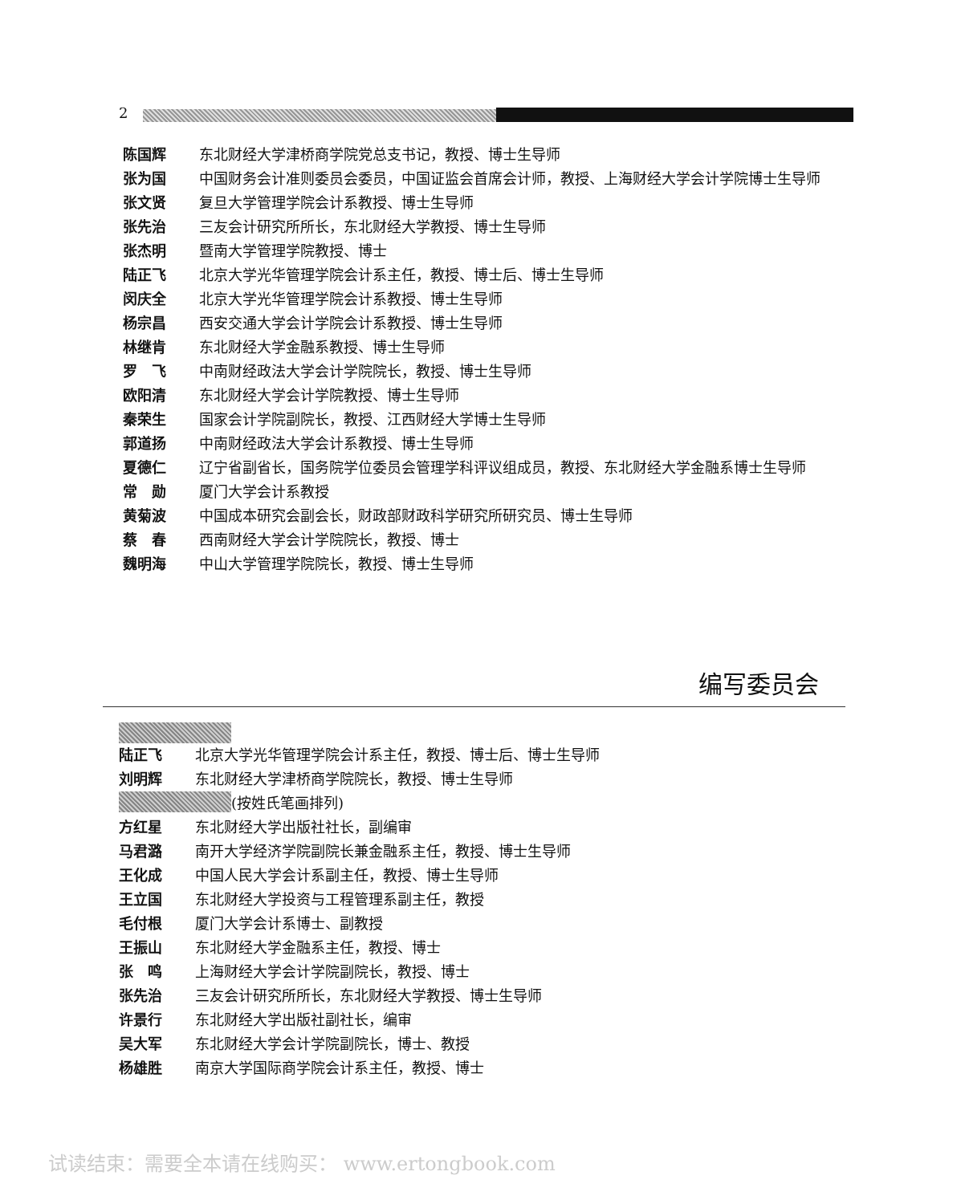2
陈国辉 东北财经大学津桥商学院党总支书记，教授、博士生导师
张为国 中国财务会计准则委员会委员，中国证监会首席会计师，教授、上海财经大学会计学院博士生导师
张文贤 复旦大学管理学院会计系教授、博士生导师
张先治 三友会计研究所所长，东北财经大学教授、博士生导师
张杰明 暨南大学管理学院教授、博士
陆正飞 北京大学光华管理学院会计系主任，教授、博士后、博士生导师
闵庆全 北京大学光华管理学院会计系教授、博士生导师
杨宗昌 西安交通大学会计学院会计系教授、博士生导师
林继肯 东北财经大学金融系教授、博士生导师
罗　飞 中南财经政法大学会计学院院长，教授、博士生导师
欧阳清 东北财经大学会计学院教授、博士生导师
秦荣生 国家会计学院副院长，教授、江西财经大学博士生导师
郭道扬 中南财经政法大学会计系教授、博士生导师
夏德仁 辽宁省副省长，国务院学位委员会管理学科评议组成员，教授、东北财经大学金融系博士生导师
常　勋 厦门大学会计系教授
黄菊波 中国成本研究会副会长，财政部财政科学研究所研究员、博士生导师
蔡　春 西南财经大学会计学院院长，教授、博士
魏明海 中山大学管理学院院长，教授、博士生导师
编写委员会
陆正飞 北京大学光华管理学院会计系主任，教授、博士后、博士生导师
刘明辉 东北财经大学津桥商学院院长，教授、博士生导师
(按姓氏笔画排列)
方红星 东北财经大学出版社社长，副编审
马君潞 南开大学经济学院副院长兼金融系主任，教授、博士生导师
王化成 中国人民大学会计系副主任，教授、博士生导师
王立国 东北财经大学投资与工程管理系副主任，教授
毛付根 厦门大学会计系博士、副教授
王振山 东北财经大学金融系主任，教授、博士
张　鸣 上海财经大学会计学院副院长，教授、博士
张先治 三友会计研究所所长，东北财经大学教授、博士生导师
许景行 东北财经大学出版社副社长，编审
吴大军 东北财经大学会计学院副院长，博士、教授
杨雄胜 南京大学国际商学院会计系主任，教授、博士
试读结束：需要全本请在线购买： www.ertongbook.com